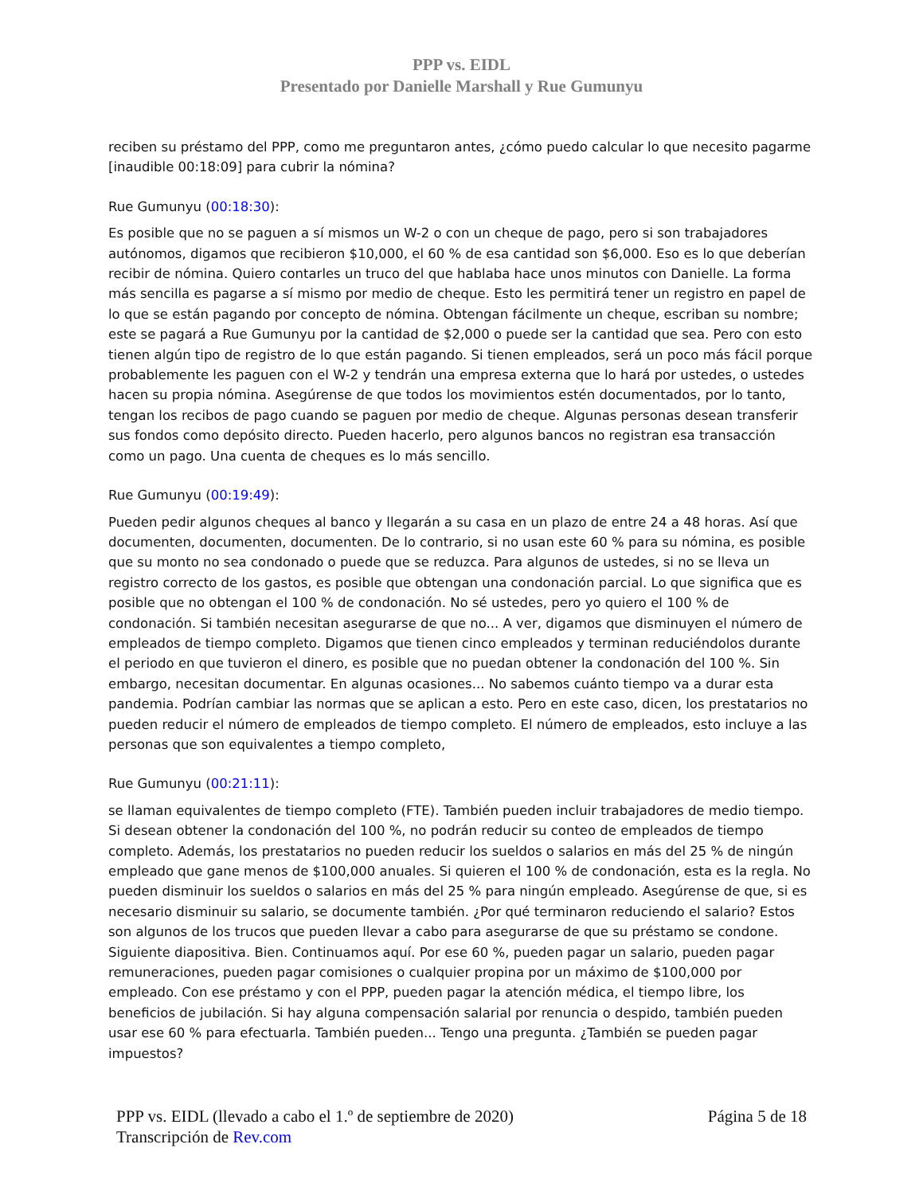PPP vs. EIDL
Presentado por Danielle Marshall y Rue Gumunyu
reciben su préstamo del PPP, como me preguntaron antes, ¿cómo puedo calcular lo que necesito pagarme [inaudible 00:18:09] para cubrir la nómina?
Rue Gumunyu (00:18:30):
Es posible que no se paguen a sí mismos un W-2 o con un cheque de pago, pero si son trabajadores autónomos, digamos que recibieron $10,000, el 60 % de esa cantidad son $6,000. Eso es lo que deberían recibir de nómina. Quiero contarles un truco del que hablaba hace unos minutos con Danielle. La forma más sencilla es pagarse a sí mismo por medio de cheque. Esto les permitirá tener un registro en papel de lo que se están pagando por concepto de nómina. Obtengan fácilmente un cheque, escriban su nombre; este se pagará a Rue Gumunyu por la cantidad de $2,000 o puede ser la cantidad que sea. Pero con esto tienen algún tipo de registro de lo que están pagando. Si tienen empleados, será un poco más fácil porque probablemente les paguen con el W-2 y tendrán una empresa externa que lo hará por ustedes, o ustedes hacen su propia nómina. Asegúrense de que todos los movimientos estén documentados, por lo tanto, tengan los recibos de pago cuando se paguen por medio de cheque. Algunas personas desean transferir sus fondos como depósito directo. Pueden hacerlo, pero algunos bancos no registran esa transacción como un pago. Una cuenta de cheques es lo más sencillo.
Rue Gumunyu (00:19:49):
Pueden pedir algunos cheques al banco y llegarán a su casa en un plazo de entre 24 a 48 horas. Así que documenten, documenten, documenten. De lo contrario, si no usan este 60 % para su nómina, es posible que su monto no sea condonado o puede que se reduzca. Para algunos de ustedes, si no se lleva un registro correcto de los gastos, es posible que obtengan una condonación parcial. Lo que significa que es posible que no obtengan el 100 % de condonación. No sé ustedes, pero yo quiero el 100 % de condonación. Si también necesitan asegurarse de que no... A ver, digamos que disminuyen el número de empleados de tiempo completo. Digamos que tienen cinco empleados y terminan reduciéndolos durante el periodo en que tuvieron el dinero, es posible que no puedan obtener la condonación del 100 %. Sin embargo, necesitan documentar. En algunas ocasiones... No sabemos cuánto tiempo va a durar esta pandemia. Podrían cambiar las normas que se aplican a esto. Pero en este caso, dicen, los prestatarios no pueden reducir el número de empleados de tiempo completo. El número de empleados, esto incluye a las personas que son equivalentes a tiempo completo,
Rue Gumunyu (00:21:11):
se llaman equivalentes de tiempo completo (FTE). También pueden incluir trabajadores de medio tiempo. Si desean obtener la condonación del 100 %, no podrán reducir su conteo de empleados de tiempo completo. Además, los prestatarios no pueden reducir los sueldos o salarios en más del 25 % de ningún empleado que gane menos de $100,000 anuales. Si quieren el 100 % de condonación, esta es la regla. No pueden disminuir los sueldos o salarios en más del 25 % para ningún empleado. Asegúrense de que, si es necesario disminuir su salario, se documente también. ¿Por qué terminaron reduciendo el salario? Estos son algunos de los trucos que pueden llevar a cabo para asegurarse de que su préstamo se condone. Siguiente diapositiva. Bien. Continuamos aquí. Por ese 60 %, pueden pagar un salario, pueden pagar remuneraciones, pueden pagar comisiones o cualquier propina por un máximo de $100,000 por empleado. Con ese préstamo y con el PPP, pueden pagar la atención médica, el tiempo libre, los beneficios de jubilación. Si hay alguna compensación salarial por renuncia o despido, también pueden usar ese 60 % para efectuarla. También pueden... Tengo una pregunta. ¿También se pueden pagar impuestos?
PPP vs. EIDL (llevado a cabo el 1.º de septiembre de 2020) Página 5 de 18
Transcripción de Rev.com